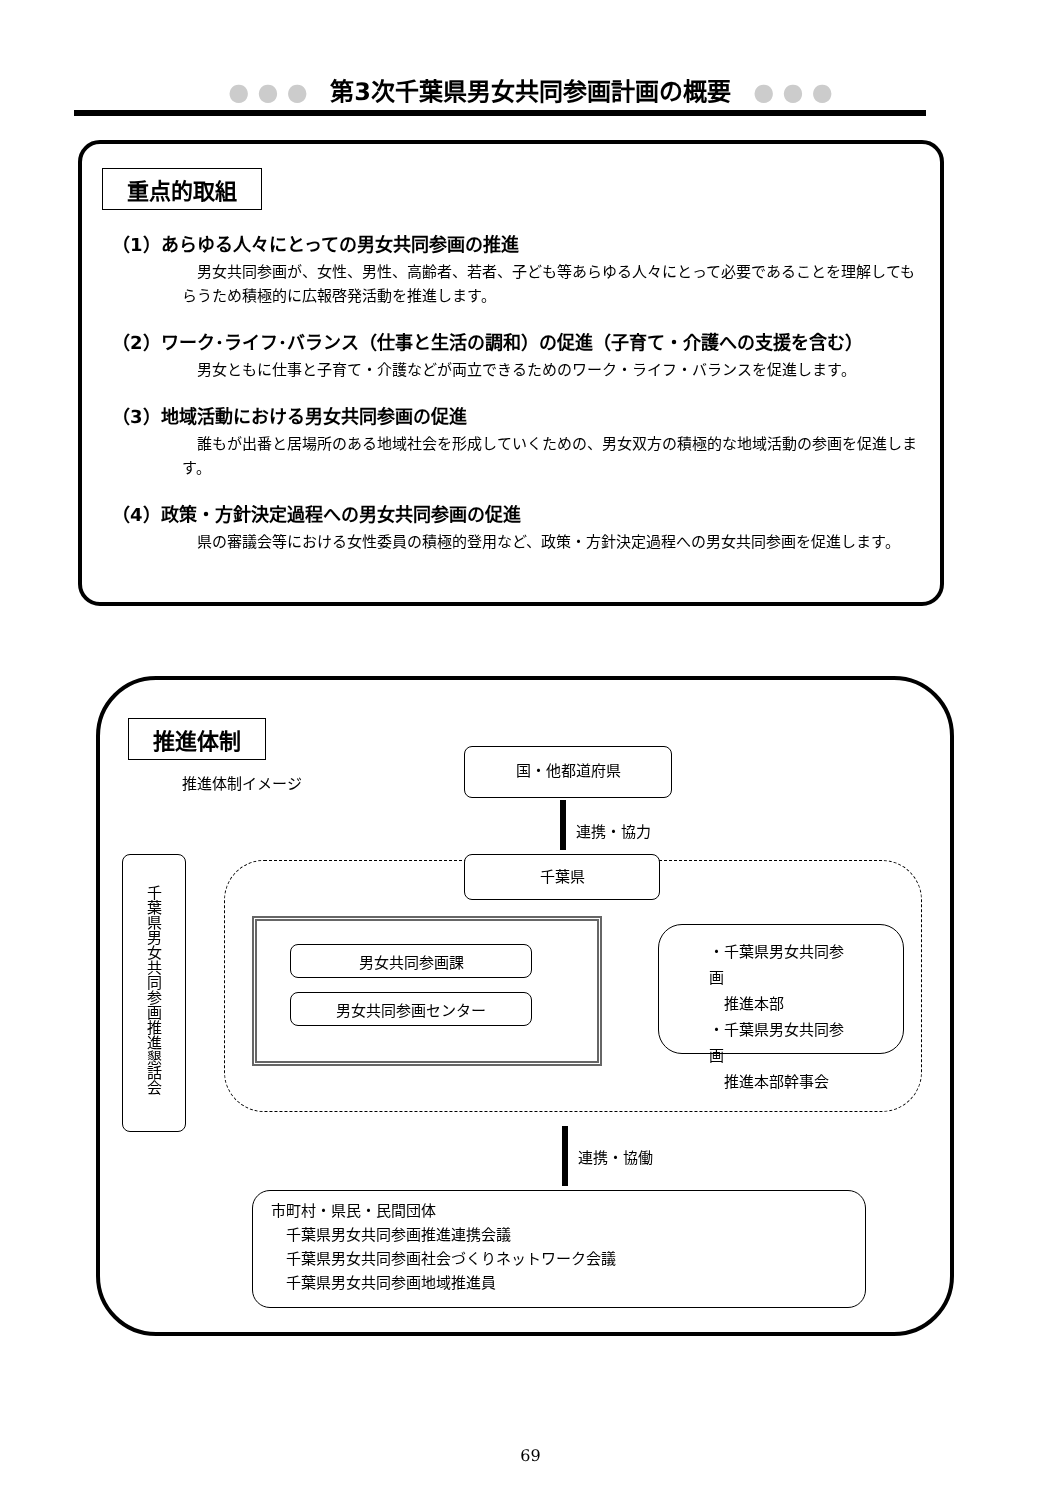● ● ● 第3次千葉県男女共同参画計画の概要 ● ● ●
重点的取組
（1）あらゆる人々にとっての男女共同参画の推進
男女共同参画が、女性、男性、高齢者、若者、子ども等あらゆる人々にとって必要であることを理解してもらうため積極的に広報啓発活動を推進します。
（2）ワーク･ライフ･バランス（仕事と生活の調和）の促進（子育て・介護への支援を含む）
男女ともに仕事と子育て・介護などが両立できるためのワーク・ライフ・バランスを促進します。
（3）地域活動における男女共同参画の促進
誰もが出番と居場所のある地域社会を形成していくための、男女双方の積極的な地域活動の参画を促進します。
（4）政策・方針決定過程への男女共同参画の促進
県の審議会等における女性委員の積極的登用など、政策・方針決定過程への男女共同参画を促進します。
推進体制
推進体制イメージ
国・他都道府県
連携・協力
千葉県
千葉県男女共同参画推進懇話会
男女共同参画課
男女共同参画センター
・千葉県男女共同参画
　推進本部
・千葉県男女共同参画
　推進本部幹事会
連携・協働
市町村・県民・民間団体
　千葉県男女共同参画推進連携会議
　千葉県男女共同参画社会づくりネットワーク会議
　千葉県男女共同参画地域推進員
69